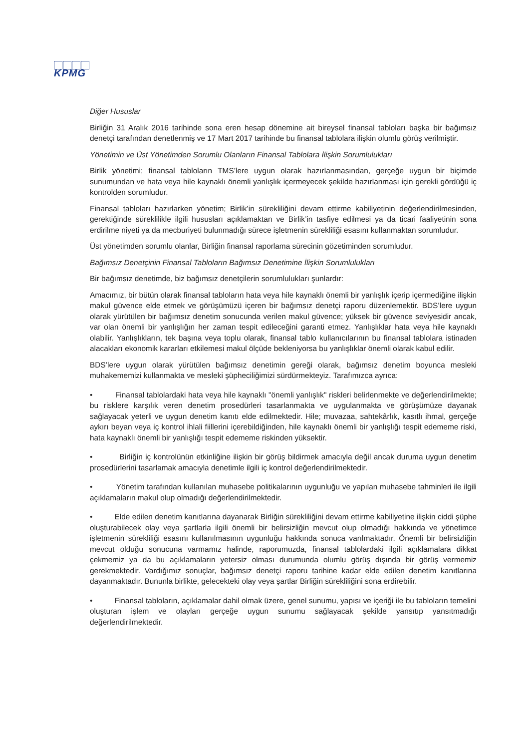KPMG
Diğer Hususlar
Birliğin 31 Aralık 2016 tarihinde sona eren hesap dönemine ait bireysel finansal tabloları başka bir bağımsız denetçi tarafından denetlenmiş ve 17 Mart 2017 tarihinde bu finansal tablolara ilişkin olumlu görüş verilmiştir.
Yönetimin ve Üst Yönetimden Sorumlu Olanların Finansal Tablolara İlişkin Sorumlulukları
Birlik yönetimi; finansal tabloların TMS’lere uygun olarak hazırlanmasından, gerçeğe uygun bir biçimde sunumundan ve hata veya hile kaynaklı önemli yanlışlık içermeyecek şekilde hazırlanması için gerekli gördüğü iç kontrolden sorumludur.
Finansal tabloları hazırlarken yönetim; Birlik’in sürekliliğini devam ettirme kabiliyetinin değerlendirilmesinden, gerektiğinde süreklilikle ilgili hususları açıklamaktan ve Birlik’in tasfiye edilmesi ya da ticari faaliyetinin sona erdirilme niyeti ya da mecburiyeti bulunmadığı sürece işletmenin sürekliliği esasını kullanmaktan sorumludur.
Üst yönetimden sorumlu olanlar, Birliğin finansal raporlama sürecinin gözetiminden sorumludur.
Bağımsız Denetçinin Finansal Tabloların Bağımsız Denetimine İlişkin Sorumlulukları
Bir bağımsız denetimde, biz bağımsız denetçilerin sorumlulukları şunlardır:
Amacımız, bir bütün olarak finansal tabloların hata veya hile kaynaklı önemli bir yanlışlık içerip içermediğine ilişkin makul güvence elde etmek ve görüşümüzü içeren bir bağımsız denetçi raporu düzenlemektir. BDS’lere uygun olarak yürütülen bir bağımsız denetim sonucunda verilen makul güvence; yüksek bir güvence seviyesidir ancak, var olan önemli bir yanlışlığın her zaman tespit edileceğini garanti etmez. Yanlışlıklar hata veya hile kaynaklı olabilir. Yanlışlıkların, tek başına veya toplu olarak, finansal tablo kullanıcılarının bu finansal tablolara istinaden alacakları ekonomik kararları etkilemesi makul ölçüde bekleniyorsa bu yanlışlıklar önemli olarak kabul edilir.
BDS’lere uygun olarak yürütülen bağımsız denetimin gereği olarak, bağımsız denetim boyunca mesleki muhakememizi kullanmakta ve mesleki şüpheciliğimizi sürdürmekteyiz. Tarafımızca ayrıca:
• Finansal tablolardaki hata veya hile kaynaklı "önemli yanlışlık" riskleri belirlenmekte ve değerlendirilmekte; bu risklere karşılık veren denetim prosedürleri tasarlanmakta ve uygulanmakta ve görüşümüze dayanak sağlayacak yeterli ve uygun denetim kanıtı elde edilmektedir. Hile; muvazaa, sahtekârlık, kasıtlı ihmal, gerçeğe aykırı beyan veya iç kontrol ihlali fiillerini içerebildiğinden, hile kaynaklı önemli bir yanlışlığı tespit edememe riski, hata kaynaklı önemli bir yanlışlığı tespit edememe riskinden yüksektir.
• Birliğin iç kontrolünün etkinliğine ilişkin bir görüş bildirmek amacıyla değil ancak duruma uygun denetim prosedürlerini tasarlamak amacıyla denetimle ilgili iç kontrol değerlendirilmektedir.
• Yönetim tarafından kullanılan muhasebe politikalarının uygunluğu ve yapılan muhasebe tahminleri ile ilgili açıklamaların makul olup olmadığı değerlendirilmektedir.
• Elde edilen denetim kanıtlarına dayanarak Birliğin sürekliliğini devam ettirme kabiliyetine ilişkin ciddi şüphe oluşturabilecek olay veya şartlarla ilgili önemli bir belirsizliğin mevcut olup olmadığı hakkında ve yönetimce işletmenin sürekliliği esasını kullanılmasının uygunluğu hakkında sonuca varılmaktadır. Önemli bir belirsizliğin mevcut olduğu sonucuna varmamız halinde, raporumuzda, finansal tablolardaki ilgili açıklamalara dikkat çekmemiz ya da bu açıklamaların yetersiz olması durumunda olumlu görüş dışında bir görüş vermemiz gerekmektedir. Vardığımız sonuçlar, bağımsız denetçi raporu tarihine kadar elde edilen denetim kanıtlarına dayanmaktadır. Bununla birlikte, gelecekteki olay veya şartlar Birliğin sürekliliğini sona erdirebilir.
• Finansal tabloların, açıklamalar dahil olmak üzere, genel sunumu, yapısı ve içeriği ile bu tabloların temelini oluşturan işlem ve olayları gerçeğe uygun sunumu sağlayacak şekilde yansıtıp yansıtmadığı değerlendirilmektedir.